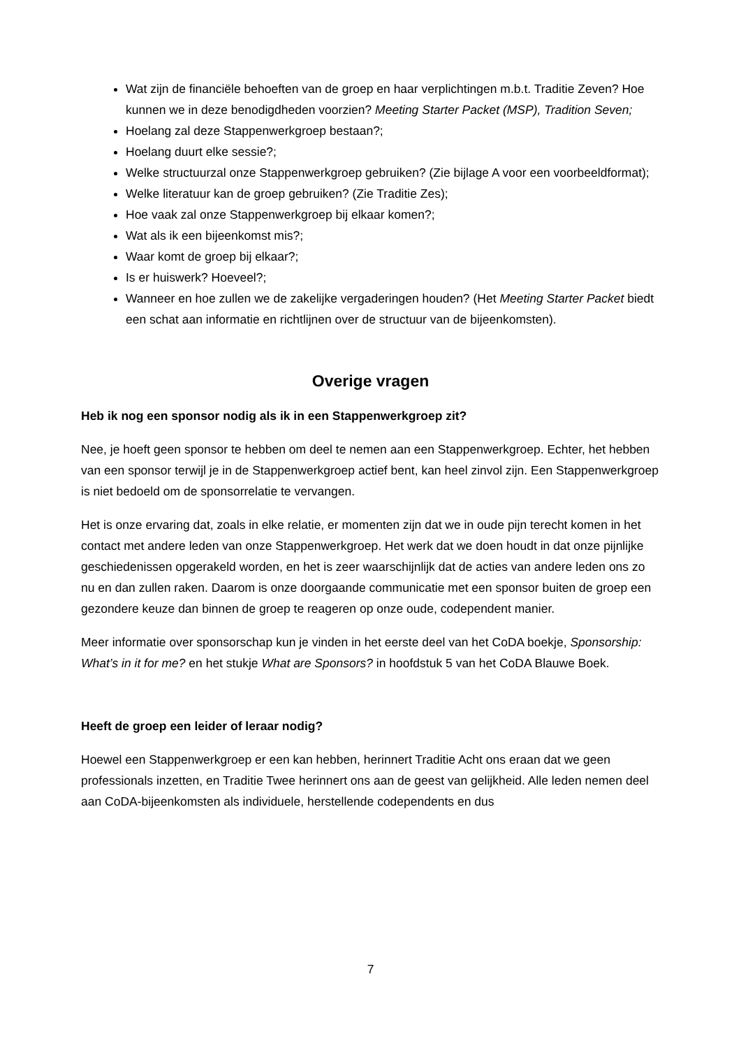Wat zijn de financiële behoeften van de groep en haar verplichtingen m.b.t. Traditie Zeven? Hoe kunnen we in deze benodigdheden voorzien? Meeting Starter Packet (MSP), Tradition Seven;
Hoelang zal deze Stappenwerkgroep bestaan?;
Hoelang duurt elke sessie?;
Welke structuurzal onze Stappenwerkgroep gebruiken? (Zie bijlage A voor een voorbeeldformat);
Welke literatuur kan de groep gebruiken? (Zie Traditie Zes);
Hoe vaak zal onze Stappenwerkgroep bij elkaar komen?;
Wat als ik een bijeenkomst mis?;
Waar komt de groep bij elkaar?;
Is er huiswerk? Hoeveel?;
Wanneer en hoe zullen we de zakelijke vergaderingen houden? (Het Meeting Starter Packet biedt een schat aan informatie en richtlijnen over de structuur van de bijeenkomsten).
Overige vragen
Heb ik nog een sponsor nodig als ik in een Stappenwerkgroep zit?
Nee, je hoeft geen sponsor te hebben om deel te nemen aan een Stappenwerkgroep. Echter, het hebben van een sponsor terwijl je in de Stappenwerkgroep actief bent, kan heel zinvol zijn. Een Stappenwerkgroep is niet bedoeld om de sponsorrelatie te vervangen.
Het is onze ervaring dat, zoals in elke relatie, er momenten zijn dat we in oude pijn terecht komen in het contact met andere leden van onze Stappenwerkgroep. Het werk dat we doen houdt in dat onze pijnlijke geschiedenissen opgerakeld worden, en het is zeer waarschijnlijk dat de acties van andere leden ons zo nu en dan zullen raken. Daarom is onze doorgaande communicatie met een sponsor buiten de groep een gezondere keuze dan binnen de groep te reageren op onze oude, codependent manier.
Meer informatie over sponsorschap kun je vinden in het eerste deel van het CoDA boekje, Sponsorship: What’s in it for me? en het stukje What are Sponsors? in hoofdstuk 5 van het CoDA Blauwe Boek.
Heeft de groep een leider of leraar nodig?
Hoewel een Stappenwerkgroep er een kan hebben, herinnert Traditie Acht ons eraan dat we geen professionals inzetten, en Traditie Twee herinnert ons aan de geest van gelijkheid. Alle leden nemen deel aan CoDA-bijeenkomsten als individuele, herstellende codependents en dus
7